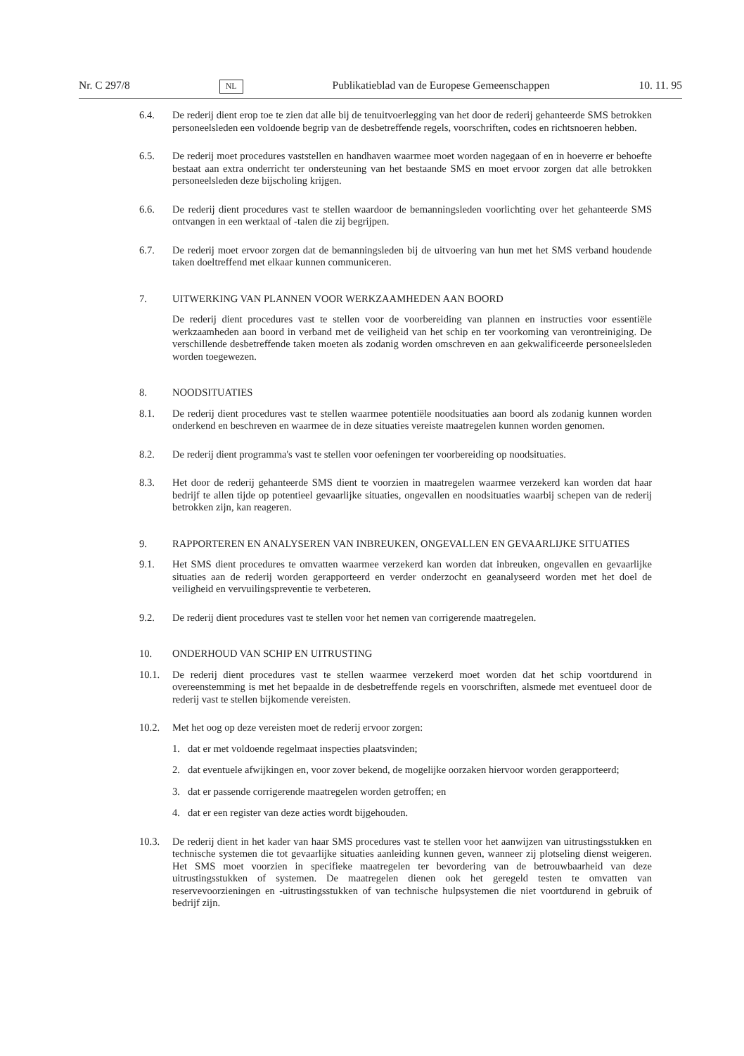Nr. C 297/8 NL Publikatieblad van de Europese Gemeenschappen 10. 11. 95
6.4. De rederij dient erop toe te zien dat alle bij de tenuitvoerlegging van het door de rederij gehanteerde SMS betrokken personeelsleden een voldoende begrip van de desbetreffende regels, voorschriften, codes en richtsnoeren hebben.
6.5. De rederij moet procedures vaststellen en handhaven waarmee moet worden nagegaan of en in hoeverre er behoefte bestaat aan extra onderricht ter ondersteuning van het bestaande SMS en moet ervoor zorgen dat alle betrokken personeelsleden deze bijscholing krijgen.
6.6. De rederij dient procedures vast te stellen waardoor de bemanningsleden voorlichting over het gehanteerde SMS ontvangen in een werktaal of -talen die zij begrijpen.
6.7. De rederij moet ervoor zorgen dat de bemanningsleden bij de uitvoering van hun met het SMS verband houdende taken doeltreffend met elkaar kunnen communiceren.
7. UITWERKING VAN PLANNEN VOOR WERKZAAMHEDEN AAN BOORD
De rederij dient procedures vast te stellen voor de voorbereiding van plannen en instructies voor essentiële werkzaamheden aan boord in verband met de veiligheid van het schip en ter voorkoming van verontreiniging. De verschillende desbetreffende taken moeten als zodanig worden omschreven en aan gekwalificeerde personeelsleden worden toegewezen.
8. NOODSITUATIES
8.1. De rederij dient procedures vast te stellen waarmee potentiële noodsituaties aan boord als zodanig kunnen worden onderkend en beschreven en waarmee de in deze situaties vereiste maatregelen kunnen worden genomen.
8.2. De rederij dient programma's vast te stellen voor oefeningen ter voorbereiding op noodsituaties.
8.3. Het door de rederij gehanteerde SMS dient te voorzien in maatregelen waarmee verzekerd kan worden dat haar bedrijf te allen tijde op potentieel gevaarlijke situaties, ongevallen en noodsituaties waarbij schepen van de rederij betrokken zijn, kan reageren.
9. RAPPORTEREN EN ANALYSEREN VAN INBREUKEN, ONGEVALLEN EN GEVAARLIJKE SITUATIES
9.1. Het SMS dient procedures te omvatten waarmee verzekerd kan worden dat inbreuken, ongevallen en gevaarlijke situaties aan de rederij worden gerapporteerd en verder onderzocht en geanalyseerd worden met het doel de veiligheid en vervuilingspreventie te verbeteren.
9.2. De rederij dient procedures vast te stellen voor het nemen van corrigerende maatregelen.
10. ONDERHOUD VAN SCHIP EN UITRUSTING
10.1. De rederij dient procedures vast te stellen waarmee verzekerd moet worden dat het schip voortdurend in overeenstemming is met het bepaalde in de desbetreffende regels en voorschriften, alsmede met eventueel door de rederij vast te stellen bijkomende vereisten.
10.2. Met het oog op deze vereisten moet de rederij ervoor zorgen:
1. dat er met voldoende regelmaat inspecties plaatsvinden;
2. dat eventuele afwijkingen en, voor zover bekend, de mogelijke oorzaken hiervoor worden gerapporteerd;
3. dat er passende corrigerende maatregelen worden getroffen; en
4. dat er een register van deze acties wordt bijgehouden.
10.3. De rederij dient in het kader van haar SMS procedures vast te stellen voor het aanwijzen van uitrustingsstukken en technische systemen die tot gevaarlijke situaties aanleiding kunnen geven, wanneer zij plotseling dienst weigeren. Het SMS moet voorzien in specifieke maatregelen ter bevordering van de betrouwbaarheid van deze uitrustingsstukken of systemen. De maatregelen dienen ook het geregeld testen te omvatten van reservevoorzieningen en -uitrustingsstukken of van technische hulpsystemen die niet voortdurend in gebruik of bedrijf zijn.